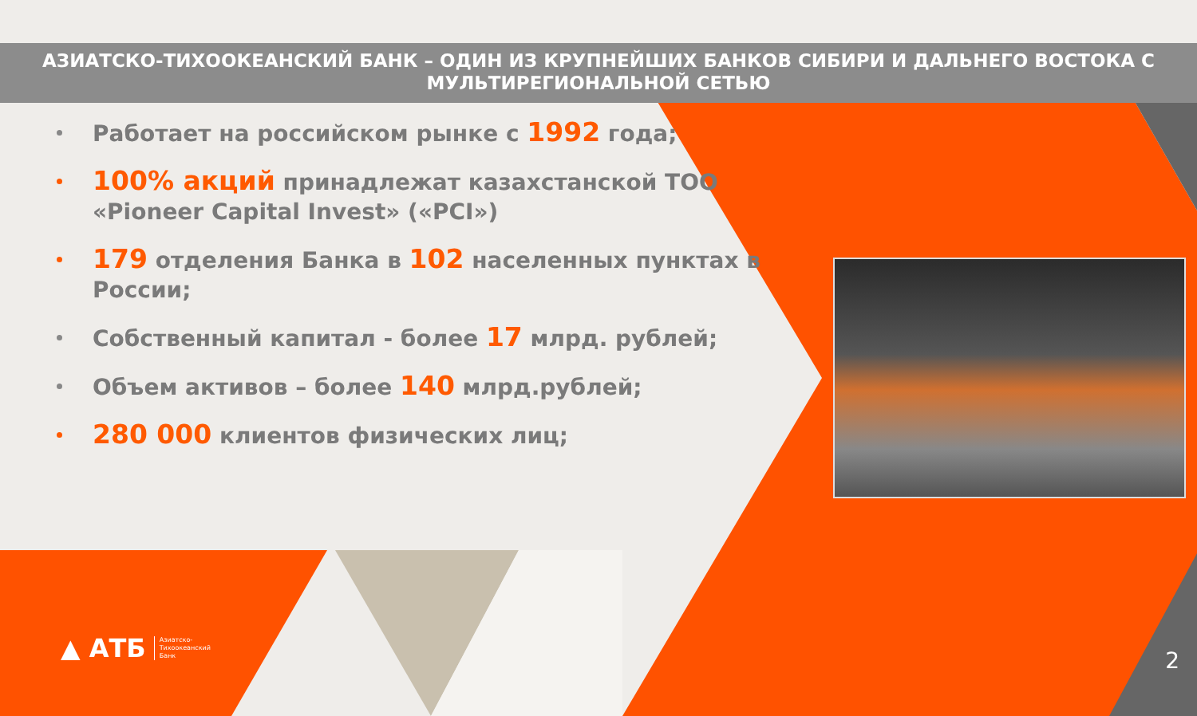АЗИАТСКО-ТИХООКЕАНСКИЙ БАНК – ОДИН ИЗ КРУПНЕЙШИХ БАНКОВ СИБИРИ И ДАЛЬНЕГО ВОСТОКА С МУЛЬТИРЕГИОНАЛЬНОЙ СЕТЬЮ
Работает на российском рынке с 1992 года;
100% акций принадлежат казахстанской ТОО «Pioneer Capital Invest» («PCI»)
179 отделения Банка в 102 населенных пунктах в России;
Собственный капитал - более 17 млрд. рублей;
Объем активов – более 140 млрд.рублей;
280 000 клиентов физических лиц;
▲ АТБ Азиатско-
Тихоокеанский
Банк
2